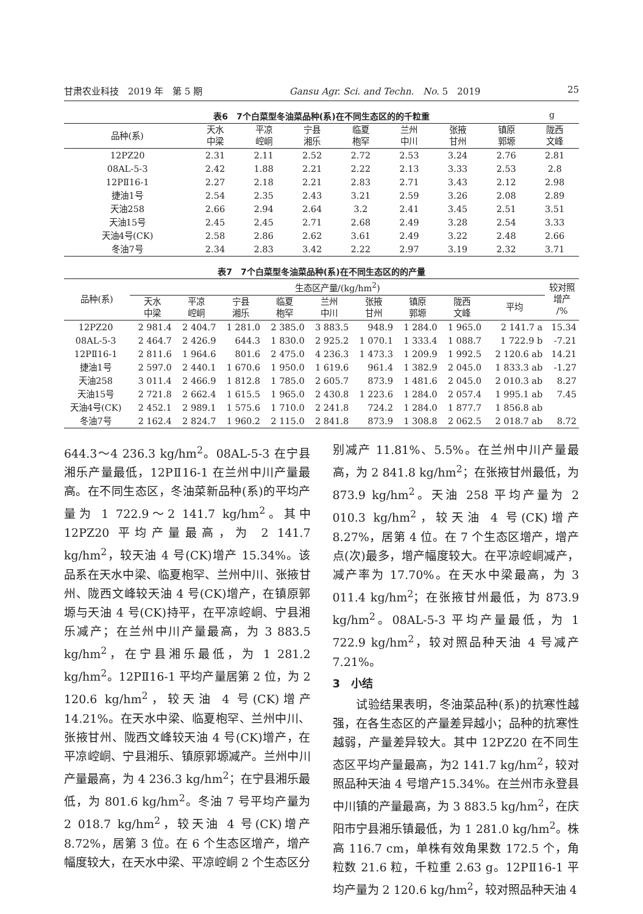甘肃农业科技　2019 年　第 5 期 Gansu Agr. Sci. and Techn.　No. 5　2019 25
表6　7个白菜型冬油菜品种(系)在不同生态区的的千粒重 g
| 品种(系) | 天水 中梁 | 平凉 崆峒 | 宁县 湘乐 | 临夏 枹罕 | 兰州 中川 | 张掖 甘州 | 镇原 郭塬 | 陇西 文峰 |
| --- | --- | --- | --- | --- | --- | --- | --- | --- |
| 12PZ20 | 2.31 | 2.11 | 2.52 | 2.72 | 2.53 | 3.24 | 2.76 | 2.81 |
| 08AL-5-3 | 2.42 | 1.88 | 2.21 | 2.22 | 2.13 | 3.33 | 2.53 | 2.8 |
| 12PⅡ16-1 | 2.27 | 2.18 | 2.21 | 2.83 | 2.71 | 3.43 | 2.12 | 2.98 |
| 捷油1号 | 2.54 | 2.35 | 2.43 | 3.21 | 2.59 | 3.26 | 2.08 | 2.89 |
| 天油258 | 2.66 | 2.94 | 2.64 | 3.2 | 2.41 | 3.45 | 2.51 | 3.51 |
| 天油15号 | 2.45 | 2.45 | 2.71 | 2.68 | 2.49 | 3.28 | 2.54 | 3.33 |
| 天油4号(CK) | 2.58 | 2.86 | 2.62 | 3.61 | 2.49 | 3.22 | 2.48 | 2.66 |
| 冬油7号 | 2.34 | 2.83 | 3.42 | 2.22 | 2.97 | 3.19 | 2.32 | 3.71 |
表7　7个白菜型冬油菜品种(系)在不同生态区的的产量
| 品种(系) | 生态区产量/(kg/hm<sup>2</sup>) | | | | | | | | | 较对照 增产 /% |
| --- | --- | --- | --- | --- | --- | --- | --- | --- | --- | --- |
| | 天水 中梁 | 平凉 崆峒 | 宁县 湘乐 | 临夏 枹罕 | 兰州 中川 | 张掖 甘州 | 镇原 郭塬 | 陇西 文峰 | 平均 | |
| 12PZ20 | 2 981.4 | 2 404.7 | 1 281.0 | 2 385.0 | 3 883.5 | 948.9 | 1 284.0 | 1 965.0 | 2 141.7 a | 15.34 |
| 08AL-5-3 | 2 464.7 | 2 426.9 | 644.3 | 1 830.0 | 2 925.2 | 1 070.1 | 1 333.4 | 1 088.7 | 1 722.9 b | -7.21 |
| 12PⅡ16-1 | 2 811.6 | 1 964.6 | 801.6 | 2 475.0 | 4 236.3 | 1 473.3 | 1 209.9 | 1 992.5 | 2 120.6 ab | 14.21 |
| 捷油1号 | 2 597.0 | 2 440.1 | 1 670.6 | 1 950.0 | 1 619.6 | 961.4 | 1 382.9 | 2 045.0 | 1 833.3 ab | -1.27 |
| 天油258 | 3 011.4 | 2 466.9 | 1 812.8 | 1 785.0 | 2 605.7 | 873.9 | 1 481.6 | 2 045.0 | 2 010.3 ab | 8.27 |
| 天油15号 | 2 721.8 | 2 662.4 | 1 615.5 | 1 965.0 | 2 430.8 | 1 223.6 | 1 284.0 | 2 057.4 | 1 995.1 ab | 7.45 |
| 天油4号(CK) | 2 452.1 | 2 989.1 | 1 575.6 | 1 710.0 | 2 241.8 | 724.2 | 1 284.0 | 1 877.7 | 1 856.8 ab | |
| 冬油7号 | 2 162.4 | 2 824.7 | 1 960.2 | 2 115.0 | 2 841.8 | 873.9 | 1 308.8 | 2 062.5 | 2 018.7 ab | 8.72 |
644.3～4 236.3 kg/hm<sup>2</sup>。08AL-5-3 在宁县湘乐产量最低，12PⅡ16-1 在兰州中川产量最高。在不同生态区，冬油菜新品种(系)的平均产量为 1 722.9～2 141.7 kg/hm<sup>2</sup>。其中 12PZ20 平均产量最高，为 2 141.7 kg/hm<sup>2</sup>，较天油 4 号(CK)增产 15.34%。该品系在天水中梁、临夏枹罕、兰州中川、张掖甘州、陇西文峰较天油 4 号(CK)增产，在镇原郭塬与天油 4 号(CK)持平，在平凉崆峒、宁县湘乐减产；在兰州中川产量最高，为 3 883.5 kg/hm<sup>2</sup>，在宁县湘乐最低，为 1 281.2 kg/hm<sup>2</sup>。12PⅡ16-1 平均产量居第 2 位，为 2 120.6 kg/hm<sup>2</sup>，较天油 4 号(CK)增产 14.21%。在天水中梁、临夏枹罕、兰州中川、张掖甘州、陇西文峰较天油 4 号(CK)增产，在平凉崆峒、宁县湘乐、镇原郭塬减产。兰州中川产量最高，为 4 236.3 kg/hm<sup>2</sup>；在宁县湘乐最低，为 801.6 kg/hm<sup>2</sup>。冬油 7 号平均产量为 2 018.7 kg/hm<sup>2</sup>，较天油 4 号(CK)增产 8.72%，居第 3 位。在 6 个生态区增产，增产幅度较大，在天水中梁、平凉崆峒 2 个生态区分
别减产 11.81%、5.5%。在兰州中川产量最高，为 2 841.8 kg/hm<sup>2</sup>；在张掖甘州最低，为 873.9 kg/hm<sup>2</sup>。天油 258 平均产量为 2 010.3 kg/hm<sup>2</sup>，较天油 4 号(CK)增产 8.27%，居第 4 位。在 7 个生态区增产，增产点(次)最多，增产幅度较大。在平凉崆峒减产，减产率为 17.70%。在天水中梁最高，为 3 011.4 kg/hm<sup>2</sup>；在张掖甘州最低，为 873.9 kg/hm<sup>2</sup>。08AL-5-3 平均产量最低，为 1 722.9 kg/hm<sup>2</sup>，较对照品种天油 4 号减产 7.21%。
3　小结
　　试验结果表明，冬油菜品种(系)的抗寒性越强，在各生态区的产量差异越小；品种的抗寒性越弱，产量差异较大。其中 12PZ20 在不同生态区平均产量最高，为2 141.7 kg/hm<sup>2</sup>，较对照品种天油 4 号增产15.34%。在兰州市永登县中川镇的产量最高，为 3 883.5 kg/hm<sup>2</sup>，在庆阳市宁县湘乐镇最低，为 1 281.0 kg/hm<sup>2</sup>。株高 116.7 cm，单株有效角果数 172.5 个，角粒数 21.6 粒，千粒重 2.63 g。12PⅡ16-1 平均产量为 2 120.6 kg/hm<sup>2</sup>，较对照品种天油 4